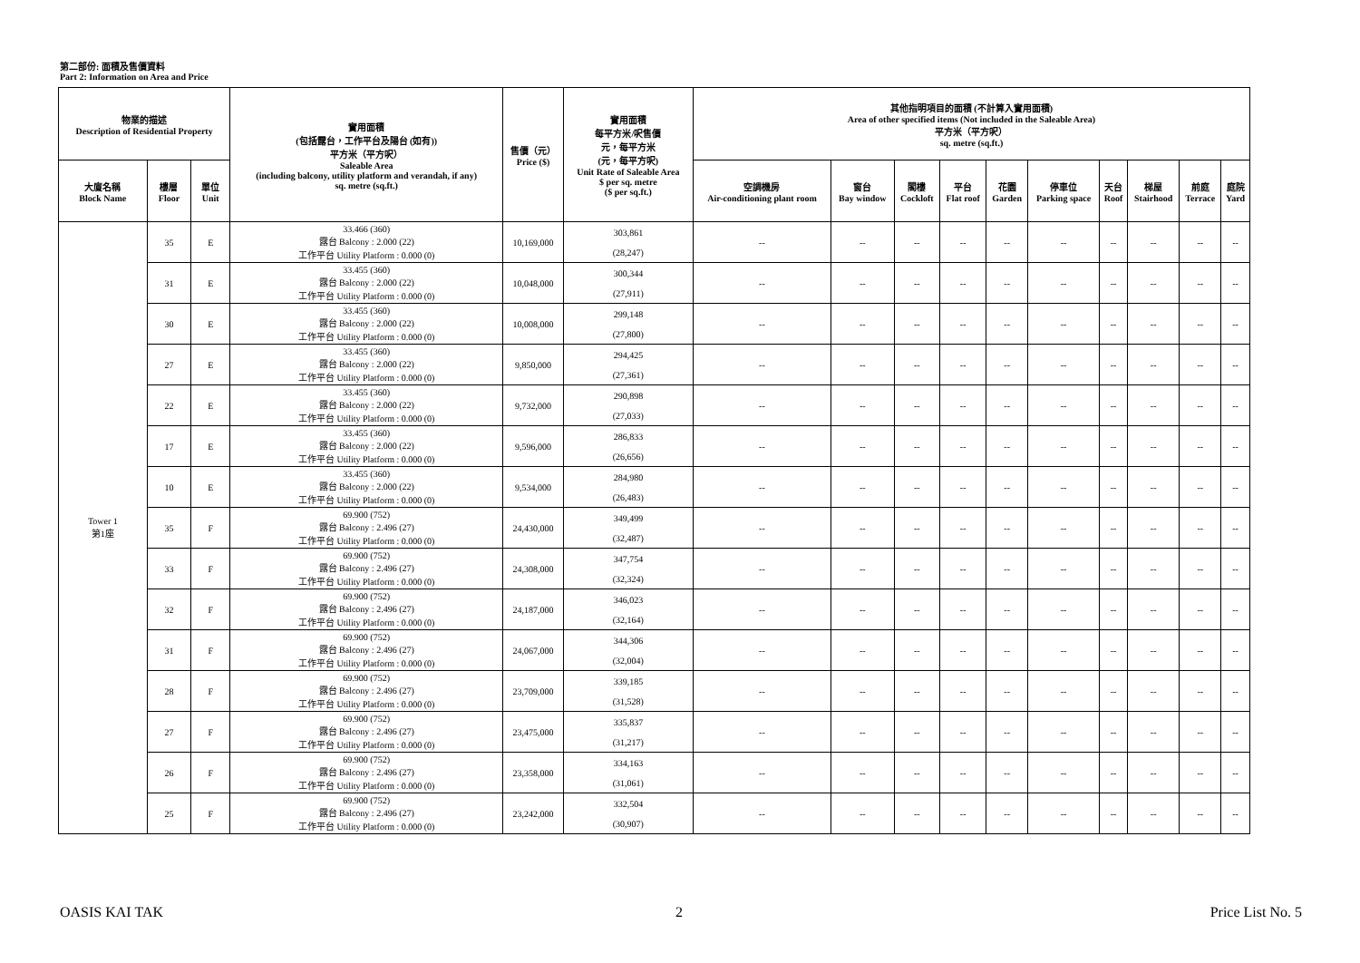第二部份: 面積及售價資料
Part 2: Information on Area and Price
| 物業的描述 Description of Residential Property | | | 實用面積 (包括露台，工作平台及陽台 (如有)) 平方米（平方呎） Saleable Area (including balcony, utility platform and verandah, if any) sq. metre (sq.ft.) | 售價（元） Price ($) | 實用面積 每平方米/呎售價 元，每平方米 (元，每平方呎) Unit Rate of Saleable Area $ per sq. metre ($ per sq.ft.) | 其他指明項目的面積 (不計算入實用面積) Area of other specified items (Not included in the Saleable Area) 平方米（平方呎） sq. metre (sq.ft.) | | | | | | | | | |
| --- | --- | --- | --- | --- | --- | --- | --- | --- | --- | --- | --- | --- | --- | --- | --- |
| 大廈名稱 Block Name | 樓層 Floor | 單位 Unit | | | | 空調機房 Air-conditioning plant room | 窗台 Bay window | 閣樓 Cockloft | 平台 Flat roof | 花園 Garden | 停車位 Parking space | 天台 Roof | 梯屋 Stairhood | 前庭 Terrace | 庭院 Yard |
| Tower 1 第1座 | 35 | E | 33.466 (360) 露台 Balcony : 2.000 (22) 工作平台 Utility Platform : 0.000 (0) | 10,169,000 | 303,861 (28,247) | -- | -- | -- | -- | -- | -- | -- | -- | -- | -- |
| | 31 | E | 33.455 (360) 露台 Balcony : 2.000 (22) 工作平台 Utility Platform : 0.000 (0) | 10,048,000 | 300,344 (27,911) | -- | -- | -- | -- | -- | -- | -- | -- | -- | -- |
| | 30 | E | 33.455 (360) 露台 Balcony : 2.000 (22) 工作平台 Utility Platform : 0.000 (0) | 10,008,000 | 299,148 (27,800) | -- | -- | -- | -- | -- | -- | -- | -- | -- | -- |
| | 27 | E | 33.455 (360) 露台 Balcony : 2.000 (22) 工作平台 Utility Platform : 0.000 (0) | 9,850,000 | 294,425 (27,361) | -- | -- | -- | -- | -- | -- | -- | -- | -- | -- |
| | 22 | E | 33.455 (360) 露台 Balcony : 2.000 (22) 工作平台 Utility Platform : 0.000 (0) | 9,732,000 | 290,898 (27,033) | -- | -- | -- | -- | -- | -- | -- | -- | -- | -- |
| | 17 | E | 33.455 (360) 露台 Balcony : 2.000 (22) 工作平台 Utility Platform : 0.000 (0) | 9,596,000 | 286,833 (26,656) | -- | -- | -- | -- | -- | -- | -- | -- | -- | -- |
| | 10 | E | 33.455 (360) 露台 Balcony : 2.000 (22) 工作平台 Utility Platform : 0.000 (0) | 9,534,000 | 284,980 (26,483) | -- | -- | -- | -- | -- | -- | -- | -- | -- | -- |
| | 35 | F | 69.900 (752) 露台 Balcony : 2.496 (27) 工作平台 Utility Platform : 0.000 (0) | 24,430,000 | 349,499 (32,487) | -- | -- | -- | -- | -- | -- | -- | -- | -- | -- |
| | 33 | F | 69.900 (752) 露台 Balcony : 2.496 (27) 工作平台 Utility Platform : 0.000 (0) | 24,308,000 | 347,754 (32,324) | -- | -- | -- | -- | -- | -- | -- | -- | -- | -- |
| | 32 | F | 69.900 (752) 露台 Balcony : 2.496 (27) 工作平台 Utility Platform : 0.000 (0) | 24,187,000 | 346,023 (32,164) | -- | -- | -- | -- | -- | -- | -- | -- | -- | -- |
| | 31 | F | 69.900 (752) 露台 Balcony : 2.496 (27) 工作平台 Utility Platform : 0.000 (0) | 24,067,000 | 344,306 (32,004) | -- | -- | -- | -- | -- | -- | -- | -- | -- | -- |
| | 28 | F | 69.900 (752) 露台 Balcony : 2.496 (27) 工作平台 Utility Platform : 0.000 (0) | 23,709,000 | 339,185 (31,528) | -- | -- | -- | -- | -- | -- | -- | -- | -- | -- |
| | 27 | F | 69.900 (752) 露台 Balcony : 2.496 (27) 工作平台 Utility Platform : 0.000 (0) | 23,475,000 | 335,837 (31,217) | -- | -- | -- | -- | -- | -- | -- | -- | -- | -- |
| | 26 | F | 69.900 (752) 露台 Balcony : 2.496 (27) 工作平台 Utility Platform : 0.000 (0) | 23,358,000 | 334,163 (31,061) | -- | -- | -- | -- | -- | -- | -- | -- | -- | -- |
| | 25 | F | 69.900 (752) 露台 Balcony : 2.496 (27) 工作平台 Utility Platform : 0.000 (0) | 23,242,000 | 332,504 (30,907) | -- | -- | -- | -- | -- | -- | -- | -- | -- | -- |
OASIS KAI TAK 2 Price List No. 5